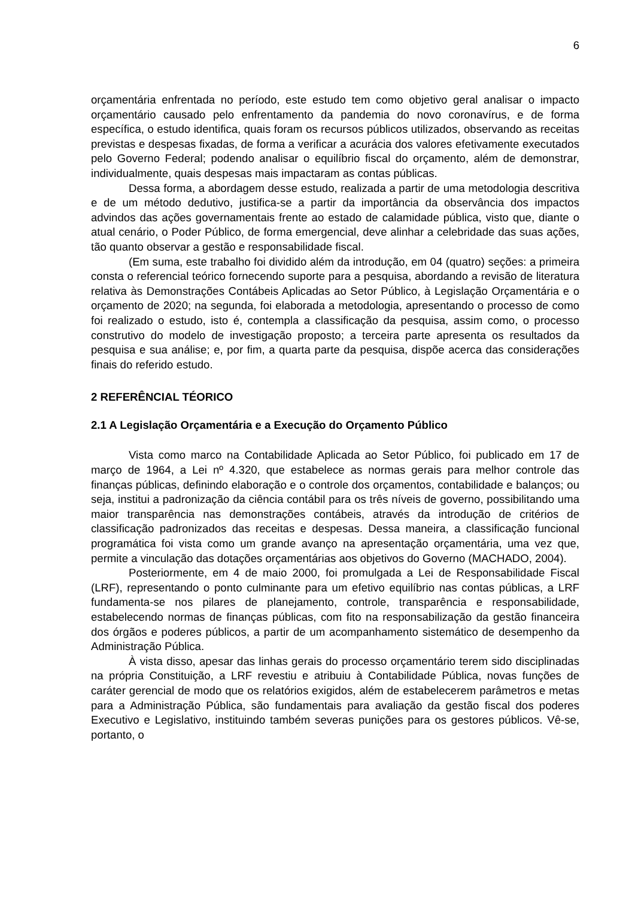6
orçamentária enfrentada no período, este estudo tem como objetivo geral analisar o impacto orçamentário causado pelo enfrentamento da pandemia do novo coronavírus, e de forma específica, o estudo identifica, quais foram os recursos públicos utilizados, observando as receitas previstas e despesas fixadas, de forma a verificar a acurácia dos valores efetivamente executados pelo Governo Federal; podendo analisar o equilíbrio fiscal do orçamento, além de demonstrar, individualmente, quais despesas mais impactaram as contas públicas.
Dessa forma, a abordagem desse estudo, realizada a partir de uma metodologia descritiva e de um método dedutivo, justifica-se a partir da importância da observância dos impactos advindos das ações governamentais frente ao estado de calamidade pública, visto que, diante o atual cenário, o Poder Público, de forma emergencial, deve alinhar a celebridade das suas ações, tão quanto observar a gestão e responsabilidade fiscal.
(Em suma, este trabalho foi dividido além da introdução, em 04 (quatro) seções: a primeira consta o referencial teórico fornecendo suporte para a pesquisa, abordando a revisão de literatura relativa às Demonstrações Contábeis Aplicadas ao Setor Público, à Legislação Orçamentária e o orçamento de 2020; na segunda, foi elaborada a metodologia, apresentando o processo de como foi realizado o estudo, isto é, contempla a classificação da pesquisa, assim como, o processo construtivo do modelo de investigação proposto; a terceira parte apresenta os resultados da pesquisa e sua análise; e, por fim, a quarta parte da pesquisa, dispõe acerca das considerações finais do referido estudo.
2 REFERÊNCIAL TÉORICO
2.1 A Legislação Orçamentária e a Execução do Orçamento Público
Vista como marco na Contabilidade Aplicada ao Setor Público, foi publicado em 17 de março de 1964, a Lei nº 4.320, que estabelece as normas gerais para melhor controle das finanças públicas, definindo elaboração e o controle dos orçamentos, contabilidade e balanços; ou seja, institui a padronização da ciência contábil para os três níveis de governo, possibilitando uma maior transparência nas demonstrações contábeis, através da introdução de critérios de classificação padronizados das receitas e despesas. Dessa maneira, a classificação funcional programática foi vista como um grande avanço na apresentação orçamentária, uma vez que, permite a vinculação das dotações orçamentárias aos objetivos do Governo (MACHADO, 2004).
Posteriormente, em 4 de maio 2000, foi promulgada a Lei de Responsabilidade Fiscal (LRF), representando o ponto culminante para um efetivo equilíbrio nas contas públicas, a LRF fundamenta-se nos pilares de planejamento, controle, transparência e responsabilidade, estabelecendo normas de finanças públicas, com fito na responsabilização da gestão financeira dos órgãos e poderes públicos, a partir de um acompanhamento sistemático de desempenho da Administração Pública.
À vista disso, apesar das linhas gerais do processo orçamentário terem sido disciplinadas na própria Constituição, a LRF revestiu e atribuiu à Contabilidade Pública, novas funções de caráter gerencial de modo que os relatórios exigidos, além de estabelecerem parâmetros e metas para a Administração Pública, são fundamentais para avaliação da gestão fiscal dos poderes Executivo e Legislativo, instituindo também severas punições para os gestores públicos. Vê-se, portanto, o